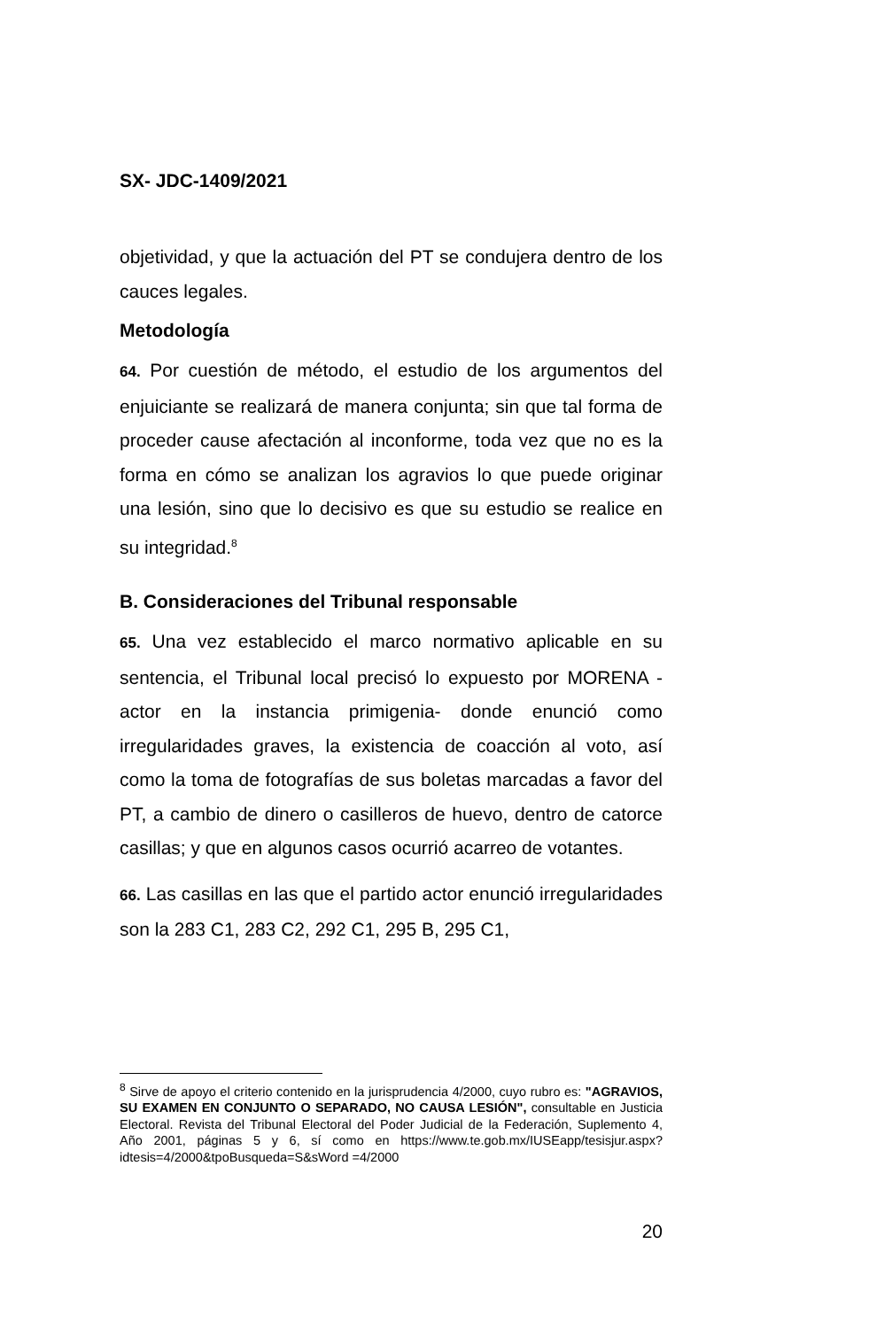SX- JDC-1409/2021
objetividad, y que la actuación del PT se condujera dentro de los cauces legales.
Metodología
64. Por cuestión de método, el estudio de los argumentos del enjuiciante se realizará de manera conjunta; sin que tal forma de proceder cause afectación al inconforme, toda vez que no es la forma en cómo se analizan los agravios lo que puede originar una lesión, sino que lo decisivo es que su estudio se realice en su integridad.<sup>8</sup>
B. Consideraciones del Tribunal responsable
65. Una vez establecido el marco normativo aplicable en su sentencia, el Tribunal local precisó lo expuesto por MORENA -actor en la instancia primigenia- donde enunció como irregularidades graves, la existencia de coacción al voto, así como la toma de fotografías de sus boletas marcadas a favor del PT, a cambio de dinero o casilleros de huevo, dentro de catorce casillas; y que en algunos casos ocurrió acarreo de votantes.
66. Las casillas en las que el partido actor enunció irregularidades son la 283 C1, 283 C2, 292 C1, 295 B, 295 C1,
<sup>8</sup> Sirve de apoyo el criterio contenido en la jurisprudencia 4/2000, cuyo rubro es: "AGRAVIOS, SU EXAMEN EN CONJUNTO O SEPARADO, NO CAUSA LESIÓN", consultable en Justicia Electoral. Revista del Tribunal Electoral del Poder Judicial de la Federación, Suplemento 4, Año 2001, páginas 5 y 6, sí como en https://www.te.gob.mx/IUSEapp/tesisjur.aspx?idtesis=4/2000&tpoBusqueda=S&sWord =4/2000
20